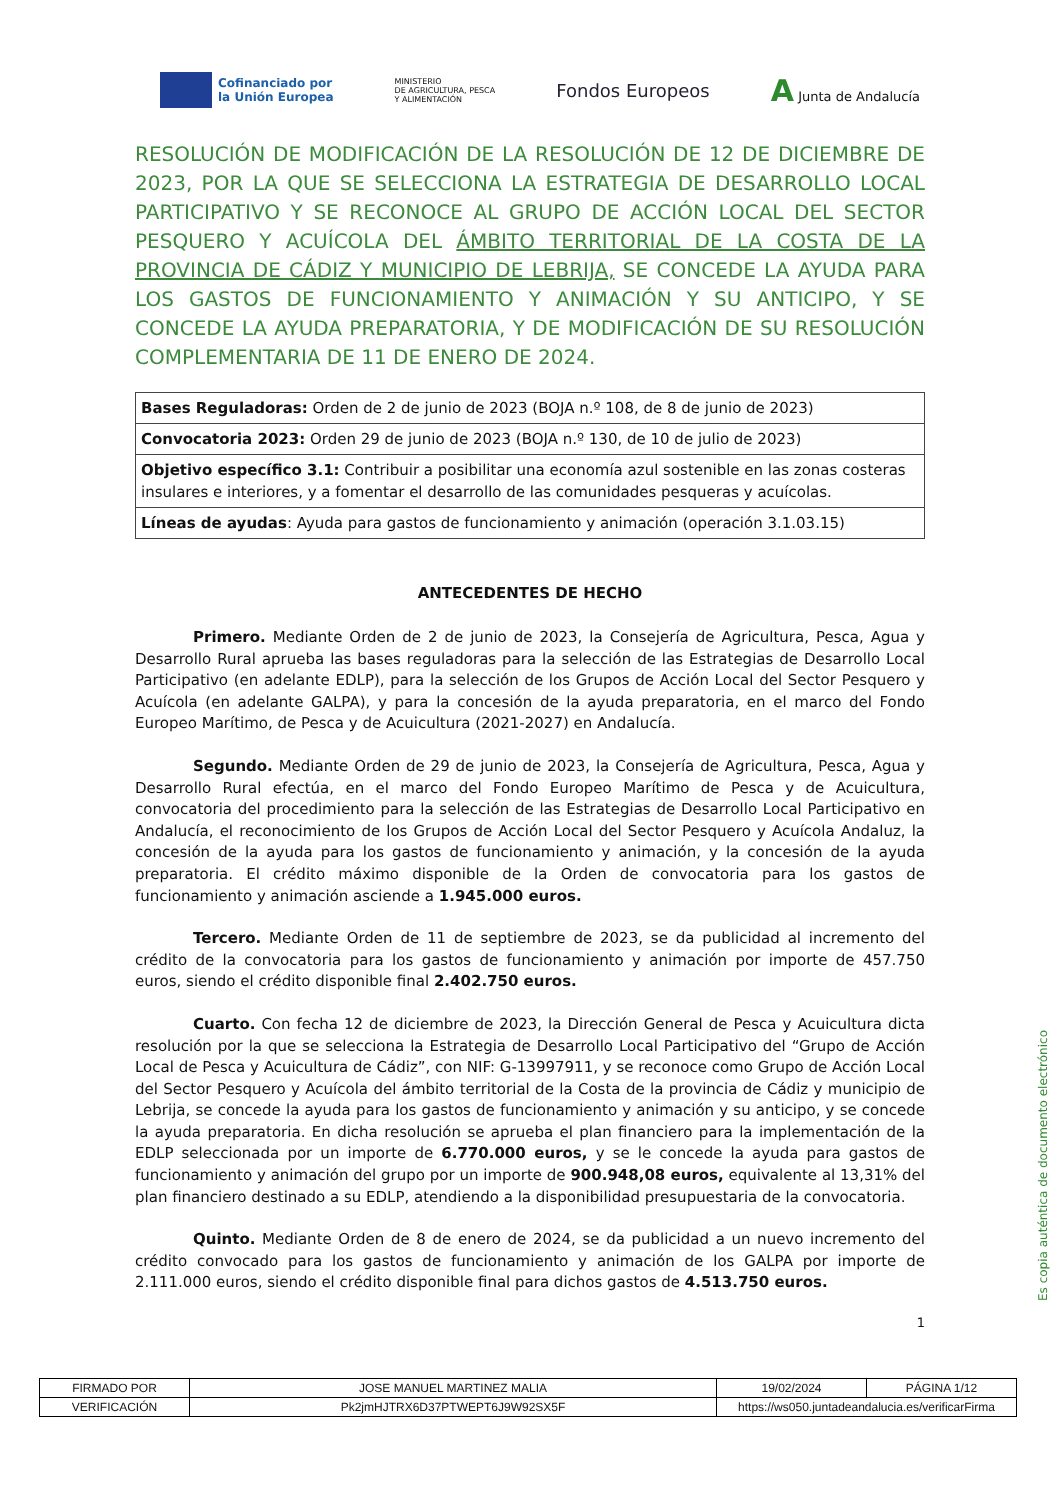Cofinanciado por
la Unión Europea
MINISTERIO
DE AGRICULTURA, PESCA
Y ALIMENTACIÓN
Fondos Europeos
A Junta de Andalucía
RESOLUCIÓN DE MODIFICACIÓN DE LA RESOLUCIÓN DE 12 DE DICIEMBRE DE 2023, POR LA QUE SE SELECCIONA LA ESTRATEGIA DE DESARROLLO LOCAL PARTICIPATIVO Y SE RECONOCE AL GRUPO DE ACCIÓN LOCAL DEL SECTOR PESQUERO Y ACUÍCOLA DEL ÁMBITO TERRITORIAL DE LA COSTA DE LA PROVINCIA DE CÁDIZ Y MUNICIPIO DE LEBRIJA, SE CONCEDE LA AYUDA PARA LOS GASTOS DE FUNCIONAMIENTO Y ANIMACIÓN Y SU ANTICIPO, Y SE CONCEDE LA AYUDA PREPARATORIA, Y DE MODIFICACIÓN DE SU RESOLUCIÓN COMPLEMENTARIA DE 11 DE ENERO DE 2024.
| Bases Reguladoras: Orden de 2 de junio de 2023 (BOJA n.º 108, de 8 de junio de 2023) |
| Convocatoria 2023: Orden 29 de junio de 2023 (BOJA n.º 130, de 10 de julio de 2023) |
| Objetivo específico 3.1: Contribuir a posibilitar una economía azul sostenible en las zonas costeras insulares e interiores, y a fomentar el desarrollo de las comunidades pesqueras y acuícolas. |
| Líneas de ayudas : Ayuda para gastos de funcionamiento y animación (operación 3.1.03.15) |
ANTECEDENTES DE HECHO
Primero. Mediante Orden de 2 de junio de 2023, la Consejería de Agricultura, Pesca, Agua y Desarrollo Rural aprueba las bases reguladoras para la selección de las Estrategias de Desarrollo Local Participativo (en adelante EDLP), para la selección de los Grupos de Acción Local del Sector Pesquero y Acuícola (en adelante GALPA), y para la concesión de la ayuda preparatoria, en el marco del Fondo Europeo Marítimo, de Pesca y de Acuicultura (2021-2027) en Andalucía.
Segundo. Mediante Orden de 29 de junio de 2023, la Consejería de Agricultura, Pesca, Agua y Desarrollo Rural efectúa, en el marco del Fondo Europeo Marítimo de Pesca y de Acuicultura, convocatoria del procedimiento para la selección de las Estrategias de Desarrollo Local Participativo en Andalucía, el reconocimiento de los Grupos de Acción Local del Sector Pesquero y Acuícola Andaluz, la concesión de la ayuda para los gastos de funcionamiento y animación, y la concesión de la ayuda preparatoria. El crédito máximo disponible de la Orden de convocatoria para los gastos de funcionamiento y animación asciende a 1.945.000 euros.
Tercero. Mediante Orden de 11 de septiembre de 2023, se da publicidad al incremento del crédito de la convocatoria para los gastos de funcionamiento y animación por importe de 457.750 euros, siendo el crédito disponible final 2.402.750 euros.
Cuarto. Con fecha 12 de diciembre de 2023, la Dirección General de Pesca y Acuicultura dicta resolución por la que se selecciona la Estrategia de Desarrollo Local Participativo del “Grupo de Acción Local de Pesca y Acuicultura de Cádiz”, con NIF: G-13997911, y se reconoce como Grupo de Acción Local del Sector Pesquero y Acuícola del ámbito territorial de la Costa de la provincia de Cádiz y municipio de Lebrija, se concede la ayuda para los gastos de funcionamiento y animación y su anticipo, y se concede la ayuda preparatoria. En dicha resolución se aprueba el plan financiero para la implementación de la EDLP seleccionada por un importe de 6.770.000 euros, y se le concede la ayuda para gastos de funcionamiento y animación del grupo por un importe de 900.948,08 euros, equivalente al 13,31% del plan financiero destinado a su EDLP, atendiendo a la disponibilidad presupuestaria de la convocatoria.
Quinto. Mediante Orden de 8 de enero de 2024, se da publicidad a un nuevo incremento del crédito convocado para los gastos de funcionamiento y animación de los GALPA por importe de 2.111.000 euros, siendo el crédito disponible final para dichos gastos de 4.513.750 euros.
1
Es copia auténtica de documento electrónico
| FIRMADO POR | JOSE MANUEL MARTINEZ MALIA | | 19/02/2024 | PÁGINA 1/12 |
| VERIFICACIÓN | Pk2jmHJTRX6D37PTWEPT6J9W92SX5F | https://ws050.juntadeandalucia.es/verificarFirma | | |